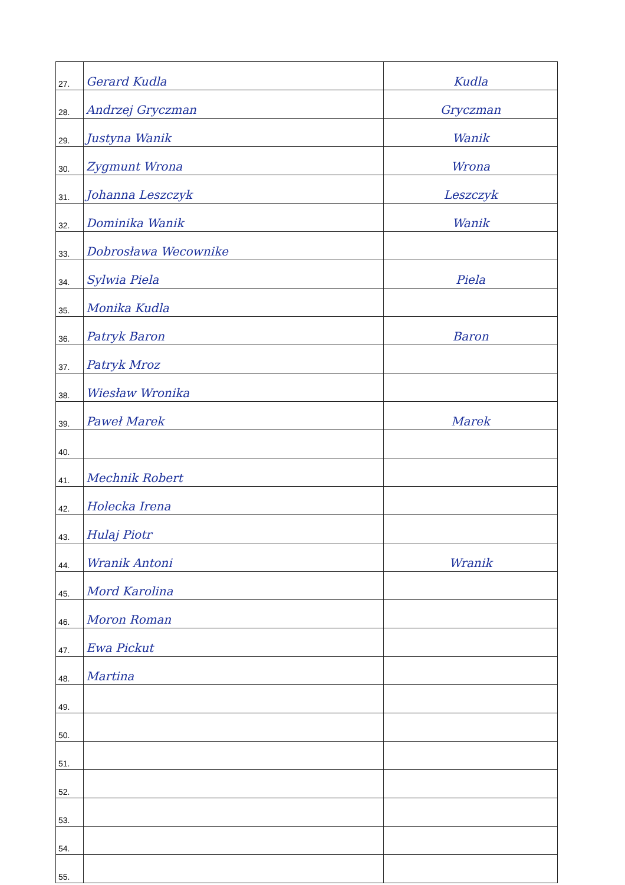| 27. | Gerard Kudla | Kudla |
| 28. | Andrzej Gryczman | Gryczman |
| 29. | Justyna Wanik | Wanik |
| 30. | Zygmunt Wrona | Wrona |
| 31. | Johanna Leszczyk | Leszczyk |
| 32. | Dominika Wanik | Wanik |
| 33. | Dobrosława Wecownike | |
| 34. | Sylwia Piela | Piela |
| 35. | Monika Kudla | |
| 36. | Patryk Baron | Baron |
| 37. | Patryk Mroz | |
| 38. | Wiesław Wronika | |
| 39. | Paweł Marek | Marek |
| 40. | | |
| 41. | Mechnik Robert | |
| 42. | Holecka Irena | |
| 43. | Hulaj Piotr | |
| 44. | Wranik Antoni | Wranik |
| 45. | Mord Karolina | |
| 46. | Moron Roman | |
| 47. | Ewa Pickut | |
| 48. | Martina | |
| 49. | | |
| 50. | | |
| 51. | | |
| 52. | | |
| 53. | | |
| 54. | | |
| 55. | | |